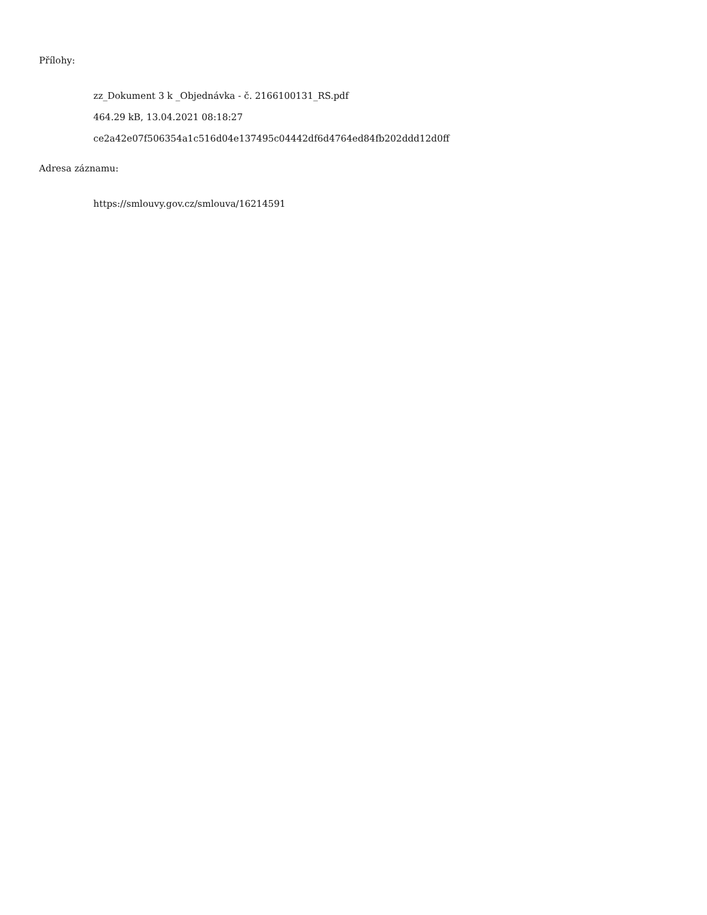Přílohy:
zz_Dokument 3 k _Objednávka - č. 2166100131_RS.pdf
464.29 kB, 13.04.2021 08:18:27
ce2a42e07f506354a1c516d04e137495c04442df6d4764ed84fb202ddd12d0ff
Adresa záznamu:
https://smlouvy.gov.cz/smlouva/16214591